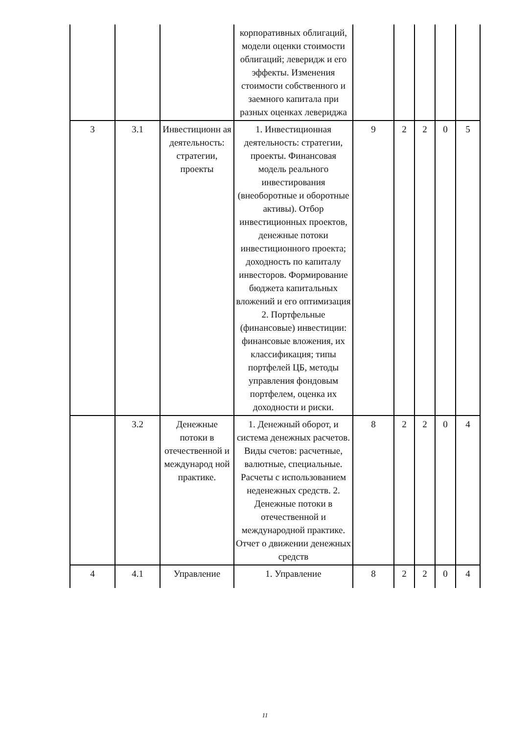| | | | корпоративных облигаций, модели оценки стоимости облигаций; леверидж и его эффекты. Изменения стоимости собственного и заемного капитала при разных оценках левериджа | | | | | |
| 3 | 3.1 | Инвестиционн ая деятельность: стратегии, проекты | 1. Инвестиционная деятельность: стратегии, проекты. Финансовая модель реального инвестирования (внеоборотные и оборотные активы). Отбор инвестиционных проектов, денежные потоки инвестиционного проекта; доходность по капиталу инвесторов. Формирование бюджета капитальных вложений и его оптимизация 2. Портфельные (финансовые) инвестиции: финансовые вложения, их классификация; типы портфелей ЦБ, методы управления фондовым портфелем, оценка их доходности и риски. | 9 | 2 | 2 | 0 | 5 |
| | 3.2 | Денежные потоки в отечественной и международ ной практике. | 1. Денежный оборот, и система денежных расчетов. Виды счетов: расчетные, валютные, специальные. Расчеты с использованием неденежных средств. 2. Денежные потоки в отечественной и международной практике. Отчет о движении денежных средств | 8 | 2 | 2 | 0 | 4 |
| 4 | 4.1 | Управление | 1. Управление | 8 | 2 | 2 | 0 | 4 |
11